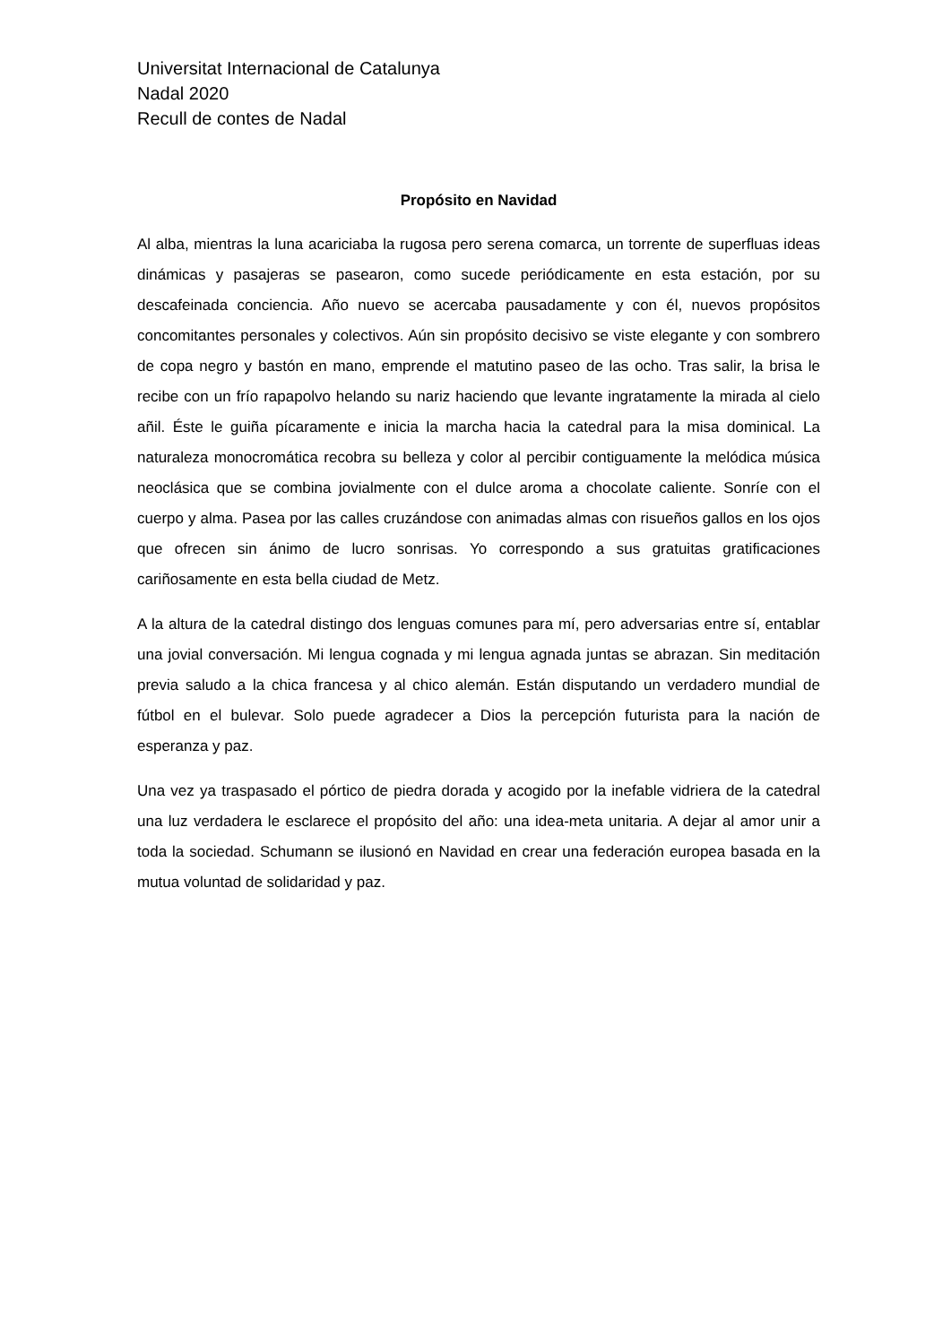Universitat Internacional de Catalunya
Nadal 2020
Recull de contes de Nadal
Propósito en Navidad
Al alba, mientras la luna acariciaba la rugosa pero serena comarca, un torrente de superfluas ideas dinámicas y pasajeras se pasearon, como sucede periódicamente en esta estación, por su descafeinada conciencia. Año nuevo se acercaba pausadamente y con él, nuevos propósitos concomitantes personales y colectivos. Aún sin propósito decisivo se viste elegante y con sombrero de copa negro y bastón en mano, emprende el matutino paseo de las ocho. Tras salir, la brisa le recibe con un frío rapapolvo helando su nariz haciendo que levante ingratamente la mirada al cielo añil. Éste le guiña pícaramente e inicia la marcha hacia la catedral para la misa dominical. La naturaleza monocromática recobra su belleza y color al percibir contiguamente la melódica música neoclásica que se combina jovialmente con el dulce aroma a chocolate caliente. Sonríe con el cuerpo y alma. Pasea por las calles cruzándose con animadas almas con risueños gallos en los ojos que ofrecen sin ánimo de lucro sonrisas. Yo correspondo a sus gratuitas gratificaciones cariñosamente en esta bella ciudad de Metz.
A la altura de la catedral distingo dos lenguas comunes para mí, pero adversarias entre sí, entablar una jovial conversación. Mi lengua cognada y mi lengua agnada juntas se abrazan. Sin meditación previa saludo a la chica francesa y al chico alemán. Están disputando un verdadero mundial de fútbol en el bulevar. Solo puede agradecer a Dios la percepción futurista para la nación de esperanza y paz.
Una vez ya traspasado el pórtico de piedra dorada y acogido por la inefable vidriera de la catedral una luz verdadera le esclarece el propósito del año: una idea-meta unitaria. A dejar al amor unir a toda la sociedad. Schumann se ilusionó en Navidad en crear una federación europea basada en la mutua voluntad de solidaridad y paz.